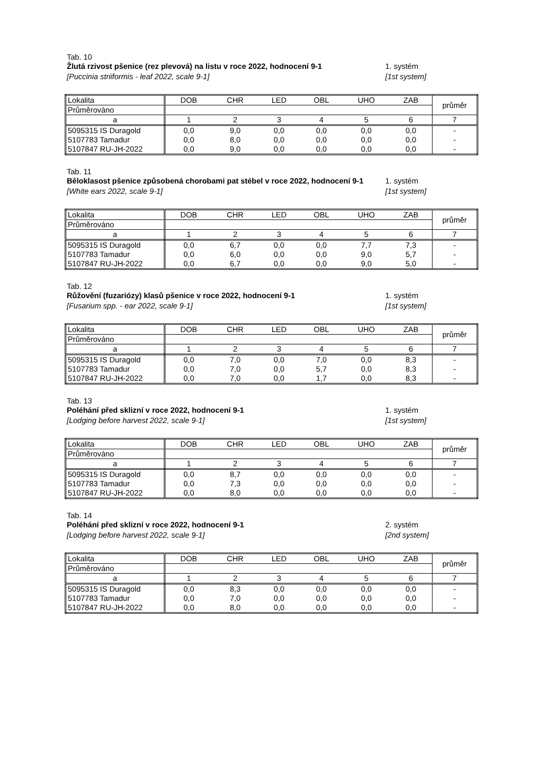Tab. 10
Žlutá rzivost pšenice (rez plevová) na listu v roce 2022, hodnocení 9-1
1. systém
[Puccinia striiformis - leaf 2022, scale 9-1]
[1st system]
| Lokalita | DOB | CHR | LED | OBL | UHO | ZAB | průměr |
| Průměrováno | | | | | | | |
| a | 1 | 2 | 3 | 4 | 5 | 6 | 7 |
| 5095315 IS Duragold | 0,0 | 9,0 | 0,0 | 0,0 | 0,0 | 0,0 | - |
| 5107783 Tamadur | 0,0 | 8,0 | 0,0 | 0,0 | 0,0 | 0,0 | - |
| 5107847 RU-JH-2022 | 0,0 | 9,0 | 0,0 | 0,0 | 0,0 | 0,0 | - |
Tab. 11
Běloklasost pšenice způsobená chorobami pat stébel v roce 2022, hodnocení 9-1
1. systém
[White ears 2022, scale 9-1] [1st system]
| Lokalita | DOB | CHR | LED | OBL | UHO | ZAB | průměr |
| Průměrováno | | | | | | | |
| a | 1 | 2 | 3 | 4 | 5 | 6 | 7 |
| 5095315 IS Duragold | 0,0 | 6,7 | 0,0 | 0,0 | 7,7 | 7,3 | - |
| 5107783 Tamadur | 0,0 | 6,0 | 0,0 | 0,0 | 9,0 | 5,7 | - |
| 5107847 RU-JH-2022 | 0,0 | 6,7 | 0,0 | 0,0 | 9,0 | 5,0 | - |
Tab. 12
Růžovění (fuzariózy) klasů pšenice v roce 2022, hodnocení 9-1
1. systém
[Fusarium spp. - ear 2022, scale 9-1]
[1st system]
| Lokalita | DOB | CHR | LED | OBL | UHO | ZAB | průměr |
| Průměrováno | | | | | | | |
| a | 1 | 2 | 3 | 4 | 5 | 6 | 7 |
| 5095315 IS Duragold | 0,0 | 7,0 | 0,0 | 7,0 | 0,0 | 8,3 | - |
| 5107783 Tamadur | 0,0 | 7,0 | 0,0 | 5,7 | 0,0 | 8,3 | - |
| 5107847 RU-JH-2022 | 0,0 | 7,0 | 0,0 | 1,7 | 0,0 | 8,3 | - |
Tab. 13
Poléhání před sklizní v roce 2022, hodnocení 9-1
1. systém
[Lodging before harvest 2022, scale 9-1]
[1st system]
| Lokalita | DOB | CHR | LED | OBL | UHO | ZAB | průměr |
| Průměrováno | | | | | | | |
| a | 1 | 2 | 3 | 4 | 5 | 6 | 7 |
| 5095315 IS Duragold | 0,0 | 8,7 | 0,0 | 0,0 | 0,0 | 0,0 | - |
| 5107783 Tamadur | 0,0 | 7,3 | 0,0 | 0,0 | 0,0 | 0,0 | - |
| 5107847 RU-JH-2022 | 0,0 | 8,0 | 0,0 | 0,0 | 0,0 | 0,0 | - |
Tab. 14
Poléhání před sklizní v roce 2022, hodnocení 9-1
2. systém
[Lodging before harvest 2022, scale 9-1]
[2nd system]
| Lokalita | DOB | CHR | LED | OBL | UHO | ZAB | průměr |
| Průměrováno | | | | | | | |
| a | 1 | 2 | 3 | 4 | 5 | 6 | 7 |
| 5095315 IS Duragold | 0,0 | 8,3 | 0,0 | 0,0 | 0,0 | 0,0 | - |
| 5107783 Tamadur | 0,0 | 7,0 | 0,0 | 0,0 | 0,0 | 0,0 | - |
| 5107847 RU-JH-2022 | 0,0 | 8,0 | 0,0 | 0,0 | 0,0 | 0,0 | - |